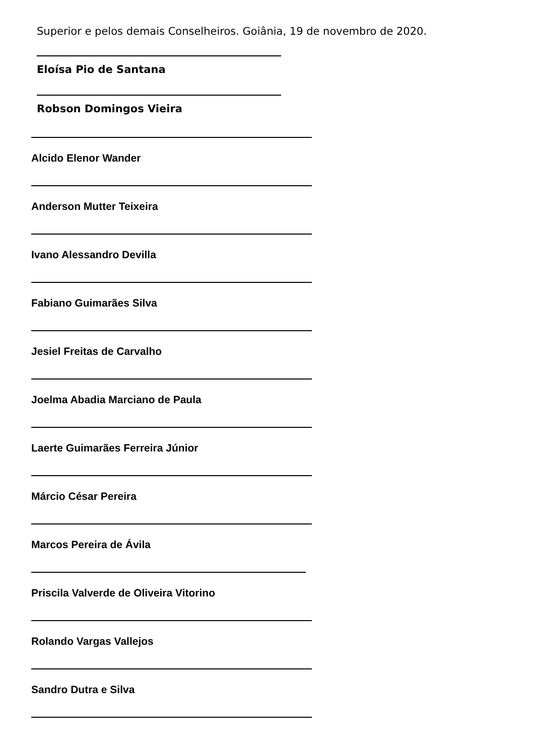Superior e pelos demais Conselheiros. Goiânia, 19 de novembro de 2020.
Eloísa Pio de Santana
Robson Domingos Vieira
Alcido Elenor Wander
Anderson Mutter Teixeira
Ivano Alessandro Devilla
Fabiano Guimarães Silva
Jesiel Freitas de Carvalho
Joelma Abadia Marciano de Paula
Laerte Guimarães Ferreira Júnior
Márcio César Pereira
Marcos Pereira de Ávila
Priscila Valverde de Oliveira Vitorino
Rolando Vargas Vallejos
Sandro Dutra e Silva